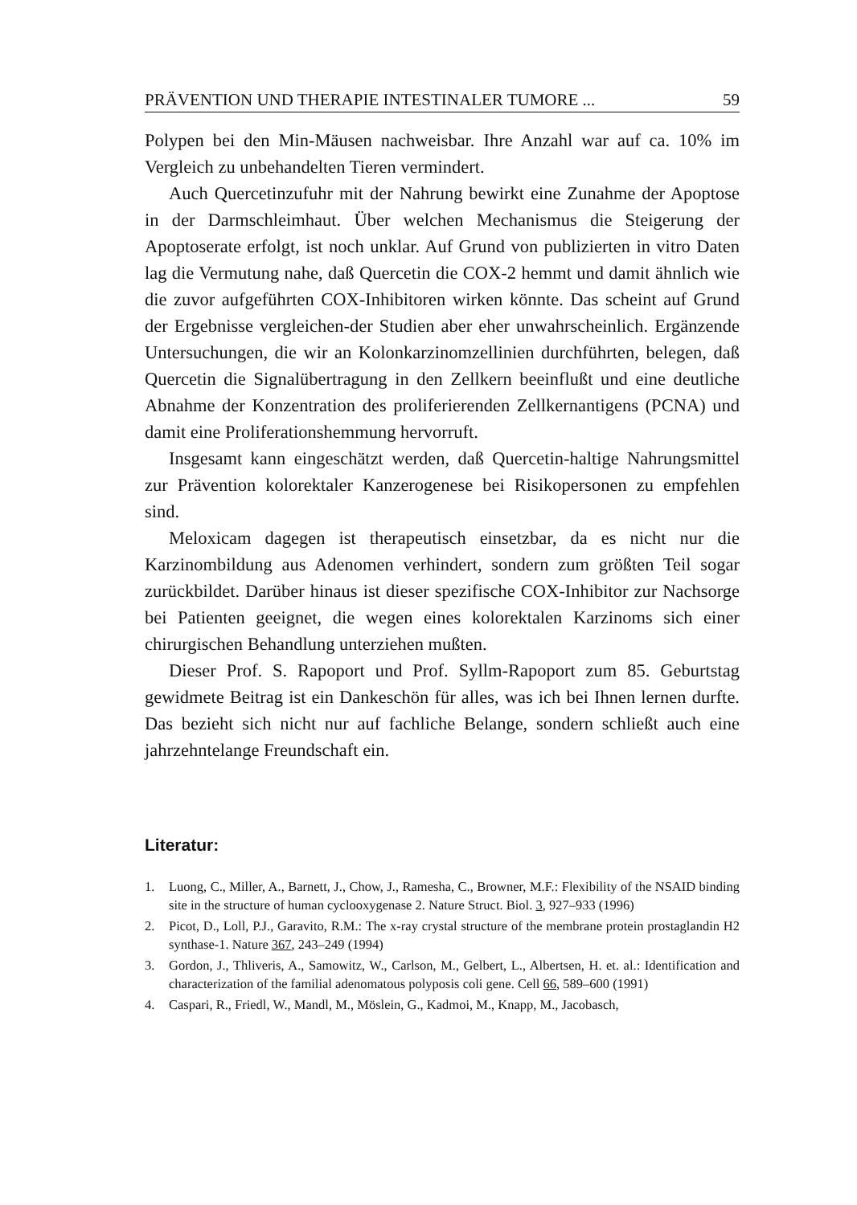PRÄVENTION UND THERAPIE INTESTINALER TUMORE ... 59
Polypen bei den Min-Mäusen nachweisbar. Ihre Anzahl war auf ca. 10% im Vergleich zu unbehandelten Tieren vermindert.
Auch Quercetinzufuhr mit der Nahrung bewirkt eine Zunahme der Apoptose in der Darmschleimhaut. Über welchen Mechanismus die Steigerung der Apoptoserate erfolgt, ist noch unklar. Auf Grund von publizierten in vitro Daten lag die Vermutung nahe, daß Quercetin die COX-2 hemmt und damit ähnlich wie die zuvor aufgeführten COX-Inhibitoren wirken könnte. Das scheint auf Grund der Ergebnisse vergleichen-der Studien aber eher unwahrscheinlich. Ergänzende Untersuchungen, die wir an Kolonkarzinomzellinien durchführten, belegen, daß Quercetin die Signalübertragung in den Zellkern beeinflußt und eine deutliche Abnahme der Konzentration des proliferierenden Zellkernantigens (PCNA) und damit eine Proliferationshemmung hervorruft.
Insgesamt kann eingeschätzt werden, daß Quercetin-haltige Nahrungsmittel zur Prävention kolorektaler Kanzerogenese bei Risikopersonen zu empfehlen sind.
Meloxicam dagegen ist therapeutisch einsetzbar, da es nicht nur die Karzinombildung aus Adenomen verhindert, sondern zum größten Teil sogar zurückbildet. Darüber hinaus ist dieser spezifische COX-Inhibitor zur Nachsorge bei Patienten geeignet, die wegen eines kolorektalen Karzinoms sich einer chirurgischen Behandlung unterziehen mußten.
Dieser Prof. S. Rapoport und Prof. Syllm-Rapoport zum 85. Geburtstag gewidmete Beitrag ist ein Dankeschön für alles, was ich bei Ihnen lernen durfte. Das bezieht sich nicht nur auf fachliche Belange, sondern schließt auch eine jahrzehntelange Freundschaft ein.
Literatur:
1. Luong, C., Miller, A., Barnett, J., Chow, J., Ramesha, C., Browner, M.F.: Flexibility of the NSAID binding site in the structure of human cyclooxygenase 2. Nature Struct. Biol. 3, 927–933 (1996)
2. Picot, D., Loll, P.J., Garavito, R.M.: The x-ray crystal structure of the membrane protein prostaglandin H2 synthase-1. Nature 367, 243–249 (1994)
3. Gordon, J., Thliveris, A., Samowitz, W., Carlson, M., Gelbert, L., Albertsen, H. et. al.: Identification and characterization of the familial adenomatous polyposis coli gene. Cell 66, 589–600 (1991)
4. Caspari, R., Friedl, W., Mandl, M., Möslein, G., Kadmoi, M., Knapp, M., Jacobasch,